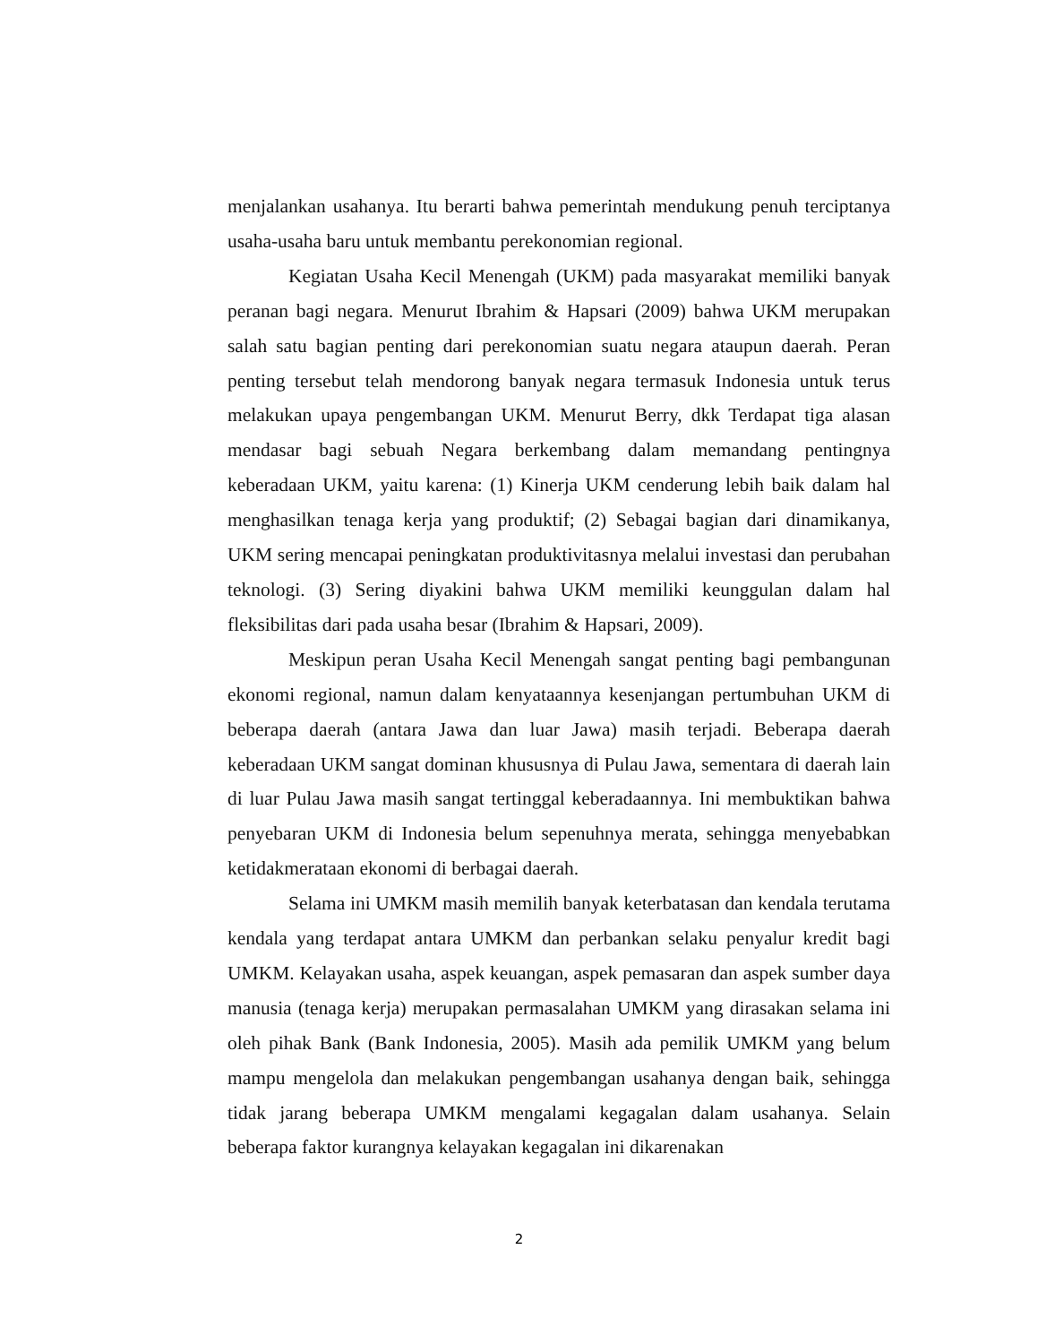menjalankan usahanya. Itu berarti bahwa pemerintah mendukung penuh terciptanya usaha-usaha baru untuk membantu perekonomian regional.
Kegiatan Usaha Kecil Menengah (UKM) pada masyarakat memiliki banyak peranan bagi negara. Menurut Ibrahim & Hapsari (2009) bahwa UKM merupakan salah satu bagian penting dari perekonomian suatu negara ataupun daerah. Peran penting tersebut telah mendorong banyak negara termasuk Indonesia untuk terus melakukan upaya pengembangan UKM. Menurut Berry, dkk Terdapat tiga alasan mendasar bagi sebuah Negara berkembang dalam memandang pentingnya keberadaan UKM, yaitu karena: (1) Kinerja UKM cenderung lebih baik dalam hal menghasilkan tenaga kerja yang produktif; (2) Sebagai bagian dari dinamikanya, UKM sering mencapai peningkatan produktivitasnya melalui investasi dan perubahan teknologi. (3) Sering diyakini bahwa UKM memiliki keunggulan dalam hal fleksibilitas dari pada usaha besar (Ibrahim & Hapsari, 2009).
Meskipun peran Usaha Kecil Menengah sangat penting bagi pembangunan ekonomi regional, namun dalam kenyataannya kesenjangan pertumbuhan UKM di beberapa daerah (antara Jawa dan luar Jawa) masih terjadi. Beberapa daerah keberadaan UKM sangat dominan khususnya di Pulau Jawa, sementara di daerah lain di luar Pulau Jawa masih sangat tertinggal keberadaannya. Ini membuktikan bahwa penyebaran UKM di Indonesia belum sepenuhnya merata, sehingga menyebabkan ketidakmerataan ekonomi di berbagai daerah.
Selama ini UMKM masih memilih banyak keterbatasan dan kendala terutama kendala yang terdapat antara UMKM dan perbankan selaku penyalur kredit bagi UMKM. Kelayakan usaha, aspek keuangan, aspek pemasaran dan aspek sumber daya manusia (tenaga kerja) merupakan permasalahan UMKM yang dirasakan selama ini oleh pihak Bank (Bank Indonesia, 2005). Masih ada pemilik UMKM yang belum mampu mengelola dan melakukan pengembangan usahanya dengan baik, sehingga tidak jarang beberapa UMKM mengalami kegagalan dalam usahanya. Selain beberapa faktor kurangnya kelayakan kegagalan ini dikarenakan
2